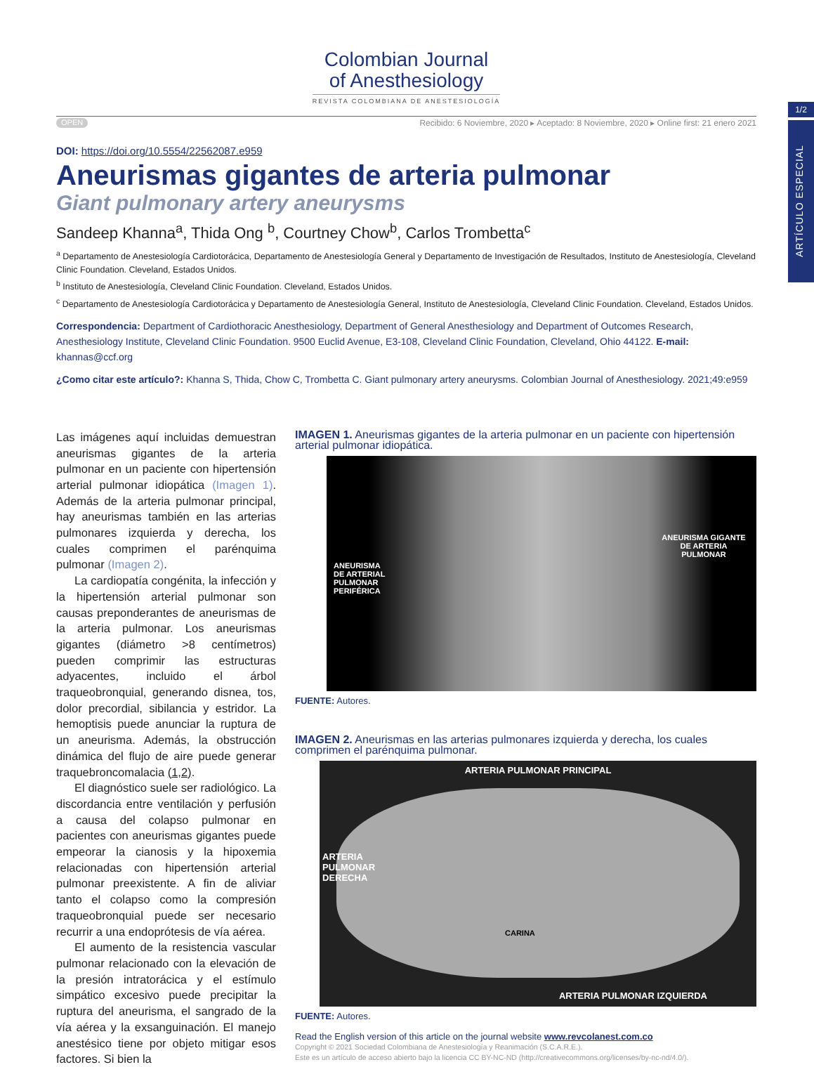1/2
ARTÍCULO ESPECIAL
Colombian Journal
of Anesthesiology
REVISTA COLOMBIANA DE ANESTESIOLOGÍA
OPEN Recibido: 6 Noviembre, 2020 ▸ Aceptado: 8 Noviembre, 2020 ▸ Online first: 21 enero 2021
DOI: https://doi.org/10.5554/22562087.e959
Aneurismas gigantes de arteria pulmonar
Giant pulmonary artery aneurysms
Sandeep Khanna<sup>a</sup>, Thida Ong <sup>b</sup>, Courtney Chow<sup>b</sup>, Carlos Trombetta<sup>c</sup>
<sup>a</sup> Departamento de Anestesiología Cardiotorácica, Departamento de Anestesiología General y Departamento de Investigación de Resultados, Instituto de Anestesiología, Cleveland Clinic Foundation. Cleveland, Estados Unidos.
<sup>b</sup> Instituto de Anestesiología, Cleveland Clinic Foundation. Cleveland, Estados Unidos.
<sup>c</sup> Departamento de Anestesiología Cardiotorácica y Departamento de Anestesiología General, Instituto de Anestesiología, Cleveland Clinic Foundation. Cleveland, Estados Unidos.
Correspondencia: Department of Cardiothoracic Anesthesiology, Department of General Anesthesiology and Department of Outcomes Research, Anesthesiology Institute, Cleveland Clinic Foundation. 9500 Euclid Avenue, E3-108, Cleveland Clinic Foundation, Cleveland, Ohio 44122. E-mail: khannas@ccf.org
¿Como citar este artículo?: Khanna S, Thida, Chow C, Trombetta C. Giant pulmonary artery aneurysms. Colombian Journal of Anesthesiology. 2021;49:e959
Las imágenes aquí incluidas demuestran aneurismas gigantes de la arteria pulmonar en un paciente con hipertensión arterial pulmonar idiopática (Imagen 1). Además de la arteria pulmonar principal, hay aneurismas también en las arterias pulmonares izquierda y derecha, los cuales comprimen el parénquima pulmonar (Imagen 2).
La cardiopatía congénita, la infección y la hipertensión arterial pulmonar son causas preponderantes de aneurismas de la arteria pulmonar. Los aneurismas gigantes (diámetro >8 centímetros) pueden comprimir las estructuras adyacentes, incluido el árbol traqueobronquial, generando disnea, tos, dolor precordial, sibilancia y estridor. La hemoptisis puede anunciar la ruptura de un aneurisma. Además, la obstrucción dinámica del flujo de aire puede generar traquebroncomalacia (1,2).
El diagnóstico suele ser radiológico. La discordancia entre ventilación y perfusión a causa del colapso pulmonar en pacientes con aneurismas gigantes puede empeorar la cianosis y la hipoxemia relacionadas con hipertensión arterial pulmonar preexistente. A fin de aliviar tanto el colapso como la compresión traqueobronquial puede ser necesario recurrir a una endoprótesis de vía aérea.
El aumento de la resistencia vascular pulmonar relacionado con la elevación de la presión intratorácica y el estímulo simpático excesivo puede precipitar la ruptura del aneurisma, el sangrado de la vía aérea y la exsanguinación. El manejo anestésico tiene por objeto mitigar esos factores. Si bien la
IMAGEN 1. Aneurismas gigantes de la arteria pulmonar en un paciente con hipertensión arterial pulmonar idiopática.
ANEURISMA DE ARTERIAL PULMONAR PERIFÉRICA
ANEURISMA GIGANTE DE ARTERIA PULMONAR
FUENTE: Autores.
IMAGEN 2. Aneurismas en las arterias pulmonares izquierda y derecha, los cuales comprimen el parénquima pulmonar.
ARTERIA PULMONAR PRINCIPAL
ARTERIA
PULMONAR
DERECHA
CARINA
ARTERIA PULMONAR IZQUIERDA
FUENTE: Autores.
Read the English version of this article on the journal website www.revcolanest.com.co
Copyright © 2021 Sociedad Colombiana de Anestesiología y Reanimación (S.C.A.R.E.).
Este es un artículo de acceso abierto bajo la licencia CC BY-NC-ND (http://creativecommons.org/licenses/by-nc-nd/4.0/).